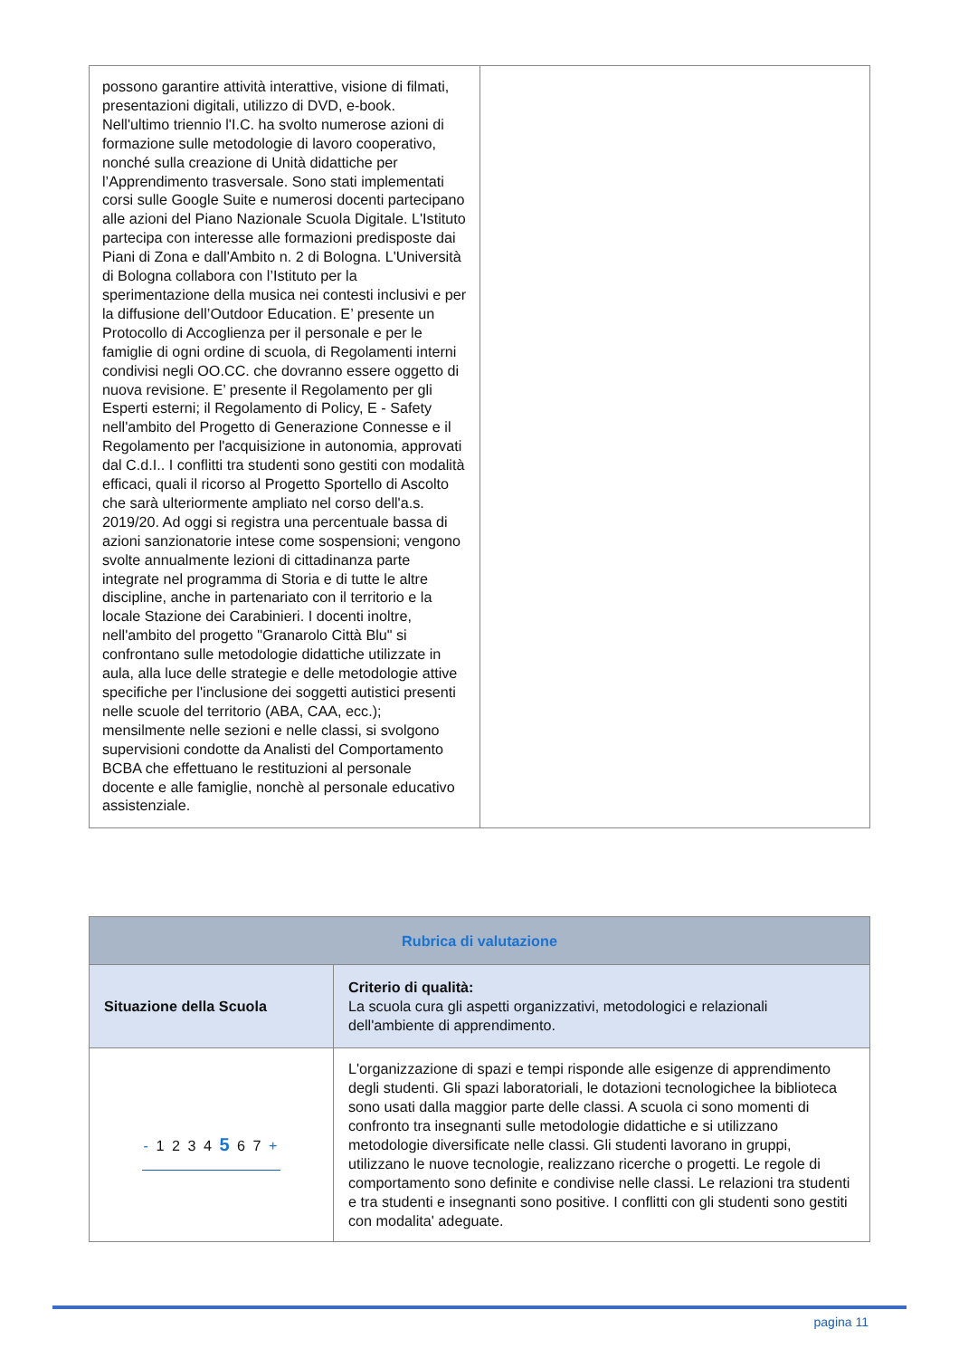| possono garantire attività interattive, visione di filmati, presentazioni digitali, utilizzo di DVD, e-book. Nell'ultimo triennio l'I.C. ha svolto numerose azioni di formazione sulle metodologie di lavoro cooperativo, nonché sulla creazione di Unità didattiche per l’Apprendimento trasversale. Sono stati implementati corsi sulle Google Suite e numerosi docenti partecipano alle azioni del Piano Nazionale Scuola Digitale. L'Istituto partecipa con interesse alle formazioni predisposte dai Piani di Zona e dall'Ambito n. 2 di Bologna. L'Università di Bologna collabora con l’Istituto per la sperimentazione della musica nei contesti inclusivi e per la diffusione dell’Outdoor Education. E’ presente un Protocollo di Accoglienza per il personale e per le famiglie di ogni ordine di scuola, di Regolamenti interni condivisi negli OO.CC. che dovranno essere oggetto di nuova revisione. E’ presente il Regolamento per gli Esperti esterni; il Regolamento di Policy, E - Safety nell'ambito del Progetto di Generazione Connesse e il Regolamento per l'acquisizione in autonomia, approvati dal C.d.I.. I conflitti tra studenti sono gestiti con modalità efficaci, quali il ricorso al Progetto Sportello di Ascolto che sarà ulteriormente ampliato nel corso dell'a.s. 2019/20. Ad oggi si registra una percentuale bassa di azioni sanzionatorie intese come sospensioni; vengono svolte annualmente lezioni di cittadinanza parte integrate nel programma di Storia e di tutte le altre discipline, anche in partenariato con il territorio e la locale Stazione dei Carabinieri. I docenti inoltre, nell'ambito del progetto "Granarolo Città Blu" si confrontano sulle metodologie didattiche utilizzate in aula, alla luce delle strategie e delle metodologie attive specifiche per l'inclusione dei soggetti autistici presenti nelle scuole del territorio (ABA, CAA, ecc.); mensilmente nelle sezioni e nelle classi, si svolgono supervisioni condotte da Analisti del Comportamento BCBA che effettuano le restituzioni al personale docente e alle famiglie, nonchè al personale educativo assistenziale. | |
| Rubrica di valutazione | |
| --- | --- |
| Situazione della Scuola | Criterio di qualità: La scuola cura gli aspetti organizzativi, metodologici e relazionali dell'ambiente di apprendimento. |
| - 1 2 3 4 5 6 7 + | L'organizzazione di spazi e tempi risponde alle esigenze di apprendimento degli studenti. Gli spazi laboratoriali, le dotazioni tecnologichee la biblioteca sono usati dalla maggior parte delle classi. A scuola ci sono momenti di confronto tra insegnanti sulle metodologie didattiche e si utilizzano metodologie diversificate nelle classi. Gli studenti lavorano in gruppi, utilizzano le nuove tecnologie, realizzano ricerche o progetti. Le regole di comportamento sono definite e condivise nelle classi. Le relazioni tra studenti e tra studenti e insegnanti sono positive. I conflitti con gli studenti sono gestiti con modalita' adeguate. |
pagina 11